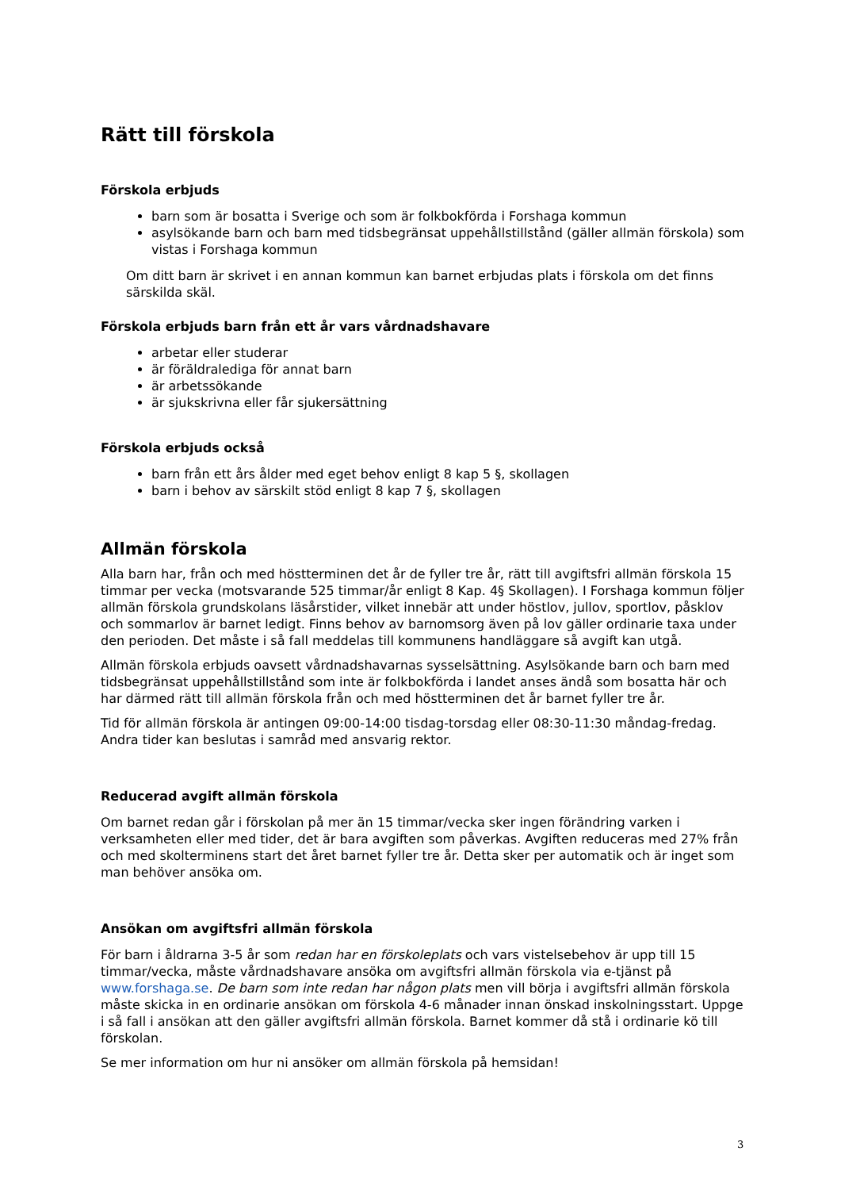Rätt till förskola
Förskola erbjuds
barn som är bosatta i Sverige och som är folkbokförda i Forshaga kommun
asylsökande barn och barn med tidsbegränsat uppehållstillstånd (gäller allmän förskola) som vistas i Forshaga kommun
Om ditt barn är skrivet i en annan kommun kan barnet erbjudas plats i förskola om det finns särskilda skäl.
Förskola erbjuds barn från ett år vars vårdnadshavare
arbetar eller studerar
är föräldralediga för annat barn
är arbetssökande
är sjukskrivna eller får sjukersättning
Förskola erbjuds också
barn från ett års ålder med eget behov enligt 8 kap 5 §, skollagen
barn i behov av särskilt stöd enligt 8 kap 7 §, skollagen
Allmän förskola
Alla barn har, från och med höstterminen det år de fyller tre år, rätt till avgiftsfri allmän förskola 15 timmar per vecka (motsvarande 525 timmar/år enligt 8 Kap. 4§ Skollagen). I Forshaga kommun följer allmän förskola grundskolans läsårstider, vilket innebär att under höstlov, jullov, sportlov, påsklov och sommarlov är barnet ledigt. Finns behov av barnomsorg även på lov gäller ordinarie taxa under den perioden. Det måste i så fall meddelas till kommunens handläggare så avgift kan utgå.
Allmän förskola erbjuds oavsett vårdnadshavarnas sysselsättning. Asylsökande barn och barn med tidsbegränsat uppehållstillstånd som inte är folkbokförda i landet anses ändå som bosatta här och har därmed rätt till allmän förskola från och med höstterminen det år barnet fyller tre år.
Tid för allmän förskola är antingen 09:00-14:00 tisdag-torsdag eller 08:30-11:30 måndag-fredag. Andra tider kan beslutas i samråd med ansvarig rektor.
Reducerad avgift allmän förskola
Om barnet redan går i förskolan på mer än 15 timmar/vecka sker ingen förändring varken i verksamheten eller med tider, det är bara avgiften som påverkas. Avgiften reduceras med 27% från och med skolterminens start det året barnet fyller tre år. Detta sker per automatik och är inget som man behöver ansöka om.
Ansökan om avgiftsfri allmän förskola
För barn i åldrarna 3-5 år som redan har en förskoleplats och vars vistelsebehov är upp till 15 timmar/vecka, måste vårdnadshavare ansöka om avgiftsfri allmän förskola via e-tjänst på www.forshaga.se. De barn som inte redan har någon plats men vill börja i avgiftsfri allmän förskola måste skicka in en ordinarie ansökan om förskola 4-6 månader innan önskad inskolningsstart. Uppge i så fall i ansökan att den gäller avgiftsfri allmän förskola. Barnet kommer då stå i ordinarie kö till förskolan.
Se mer information om hur ni ansöker om allmän förskola på hemsidan!
3